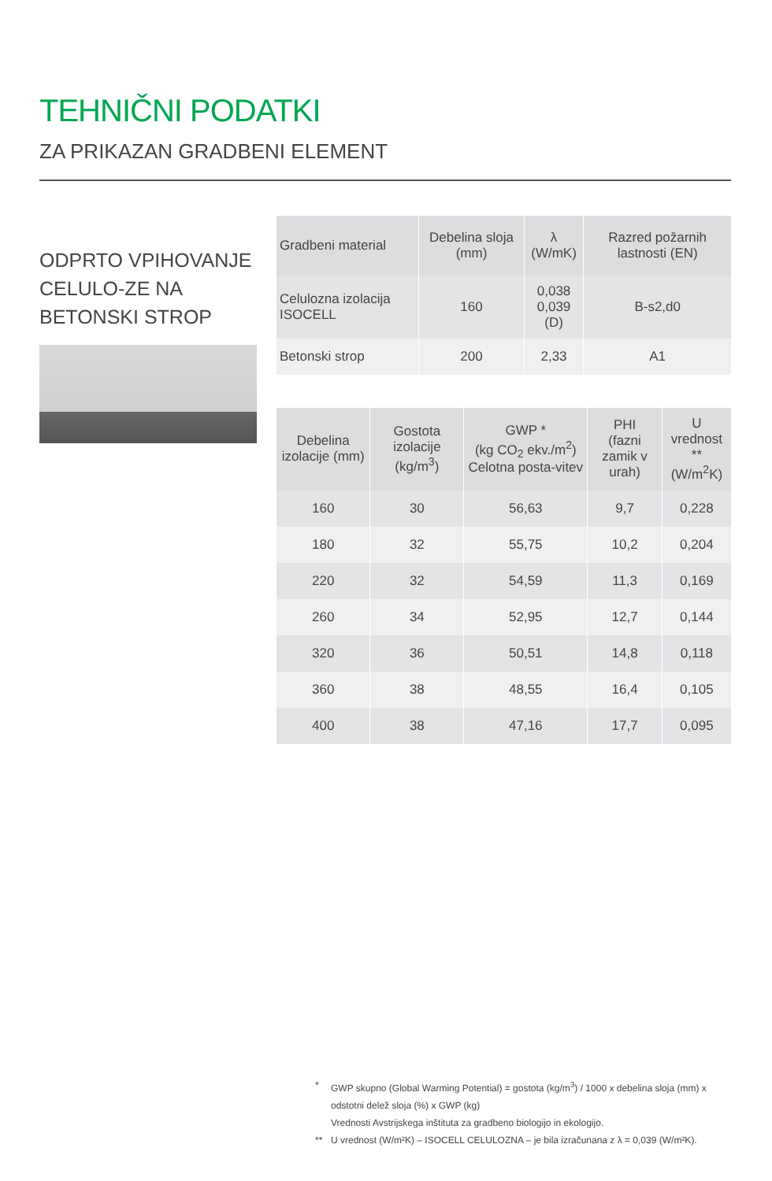TEHNIČNI PODATKI
ZA PRIKAZAN GRADBENI ELEMENT
ODPRTO VPIHOVANJE CELULO-ZE NA BETONSKI STROP
| Gradbeni material | Debelina sloja (mm) | λ (W/mK) | Razred požarnih lastnosti (EN) |
| --- | --- | --- | --- |
| Celulozna izolacija ISOCELL | 160 | 0,038 0,039 (D) | B-s2,d0 |
| Betonski strop | 200 | 2,33 | A1 |
| Debelina izolacije (mm) | Gostota izolacije (kg/m<sup>3</sup>) | GWP * (kg CO<sub>2</sub> ekv./m<sup>2</sup>) Celotna posta-vitev | PHI (fazni zamik v urah) | U vrednost ** (W/m<sup>2</sup>K) |
| --- | --- | --- | --- | --- |
| 160 | 30 | 56,63 | 9,7 | 0,228 |
| 180 | 32 | 55,75 | 10,2 | 0,204 |
| 220 | 32 | 54,59 | 11,3 | 0,169 |
| 260 | 34 | 52,95 | 12,7 | 0,144 |
| 320 | 36 | 50,51 | 14,8 | 0,118 |
| 360 | 38 | 48,55 | 16,4 | 0,105 |
| 400 | 38 | 47,16 | 17,7 | 0,095 |
* GWP skupno (Global Warming Potential) = gostota (kg/m<sup>3</sup>) / 1000 x debelina sloja (mm) x odstotni delež sloja (%) x GWP (kg)
Vrednosti Avstrijskega inštituta za gradbeno biologijo in ekologijo.
** U vrednost (W/m²K) – ISOCELL CELULOZNA – je bila izračunana z λ = 0,039 (W/m²K).